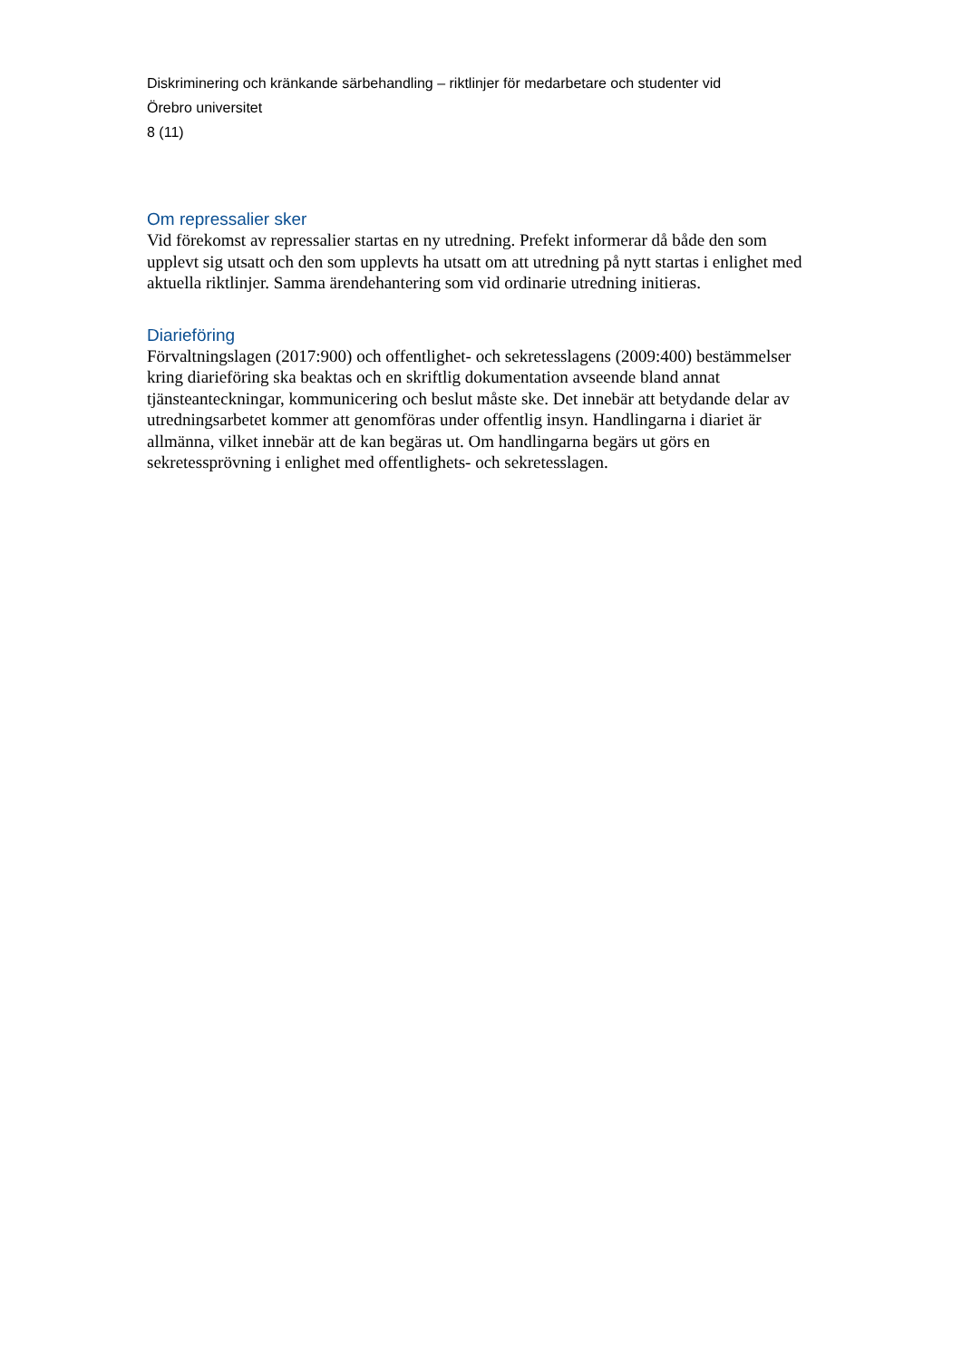Diskriminering och kränkande särbehandling – riktlinjer för medarbetare och studenter vid
Örebro universitet
8 (11)
Om repressalier sker
Vid förekomst av repressalier startas en ny utredning. Prefekt informerar då både den som upplevt sig utsatt och den som upplevts ha utsatt om att utredning på nytt startas i enlighet med aktuella riktlinjer. Samma ärendehantering som vid ordinarie utredning initieras.
Diarieföring
Förvaltningslagen (2017:900) och offentlighet- och sekretesslagens (2009:400) bestämmelser kring diarieföring ska beaktas och en skriftlig dokumentation avseende bland annat tjänsteanteckningar, kommunicering och beslut måste ske. Det innebär att betydande delar av utredningsarbetet kommer att genomföras under offentlig insyn. Handlingarna i diariet är allmänna, vilket innebär att de kan begäras ut. Om handlingarna begärs ut görs en sekretessprövning i enlighet med offentlighets- och sekretesslagen.